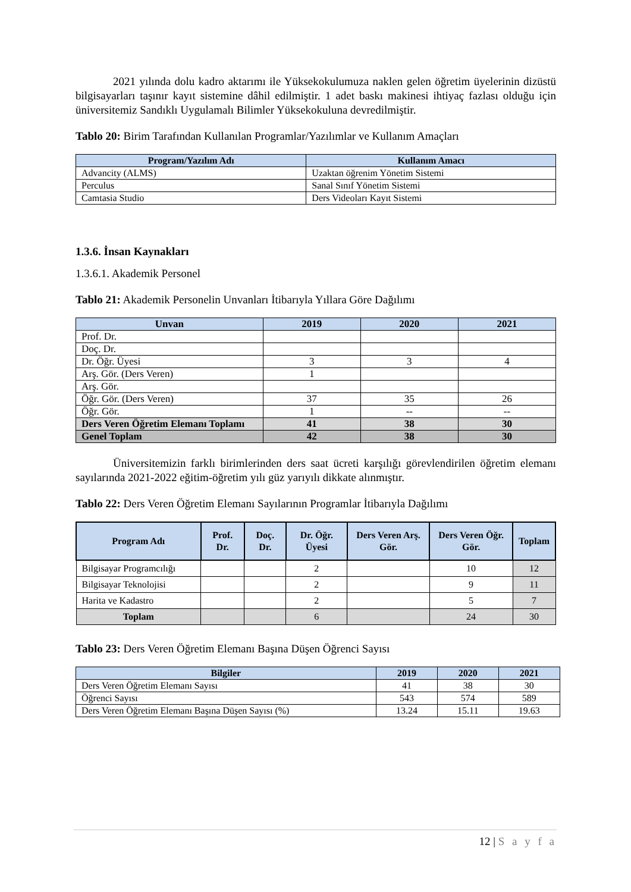2021 yılında dolu kadro aktarımı ile Yüksekokulumuza naklen gelen öğretim üyelerinin dizüstü bilgisayarları taşınır kayıt sistemine dâhil edilmiştir. 1 adet baskı makinesi ihtiyaç fazlası olduğu için üniversitemiz Sandıklı Uygulamalı Bilimler Yüksekokuluna devredilmiştir.
Tablo 20: Birim Tarafından Kullanılan Programlar/Yazılımlar ve Kullanım Amaçları
| Program/Yazılım Adı | Kullanım Amacı |
| --- | --- |
| Advancity (ALMS) | Uzaktan öğrenim Yönetim Sistemi |
| Perculus | Sanal Sınıf Yönetim Sistemi |
| Camtasia Studio | Ders Videoları Kayıt Sistemi |
1.3.6. İnsan Kaynakları
1.3.6.1. Akademik Personel
Tablo 21: Akademik Personelin Unvanları İtibarıyla Yıllara Göre Dağılımı
| Unvan | 2019 | 2020 | 2021 |
| --- | --- | --- | --- |
| Prof. Dr. | | | |
| Doç. Dr. | | | |
| Dr. Öğr. Üyesi | 3 | 3 | 4 |
| Arş. Gör. (Ders Veren) | 1 | | |
| Arş. Gör. | | | |
| Öğr. Gör. (Ders Veren) | 37 | 35 | 26 |
| Öğr. Gör. | 1 | -- | -- |
| Ders Veren Öğretim Elemanı Toplamı | 41 | 38 | 30 |
| Genel Toplam | 42 | 38 | 30 |
Üniversitemizin farklı birimlerinden ders saat ücreti karşılığı görevlendirilen öğretim elemanı sayılarında 2021-2022 eğitim-öğretim yılı güz yarıyılı dikkate alınmıştır.
Tablo 22: Ders Veren Öğretim Elemanı Sayılarının Programlar İtibarıyla Dağılımı
| Program Adı | Prof. Dr. | Doç. Dr. | Dr. Öğr. Üyesi | Ders Veren Arş. Gör. | Ders Veren Öğr. Gör. | Toplam |
| --- | --- | --- | --- | --- | --- | --- |
| Bilgisayar Programcılığı | | | 2 | | 10 | 12 |
| Bilgisayar Teknolojisi | | | 2 | | 9 | 11 |
| Harita ve Kadastro | | | 2 | | 5 | 7 |
| Toplam | | | 6 | | 24 | 30 |
Tablo 23: Ders Veren Öğretim Elemanı Başına Düşen Öğrenci Sayısı
| Bilgiler | 2019 | 2020 | 2021 |
| --- | --- | --- | --- |
| Ders Veren Öğretim Elemanı Sayısı | 41 | 38 | 30 |
| Öğrenci Sayısı | 543 | 574 | 589 |
| Ders Veren Öğretim Elemanı Başına Düşen Sayısı (%) | 13.24 | 15.11 | 19.63 |
12 | S a y f a